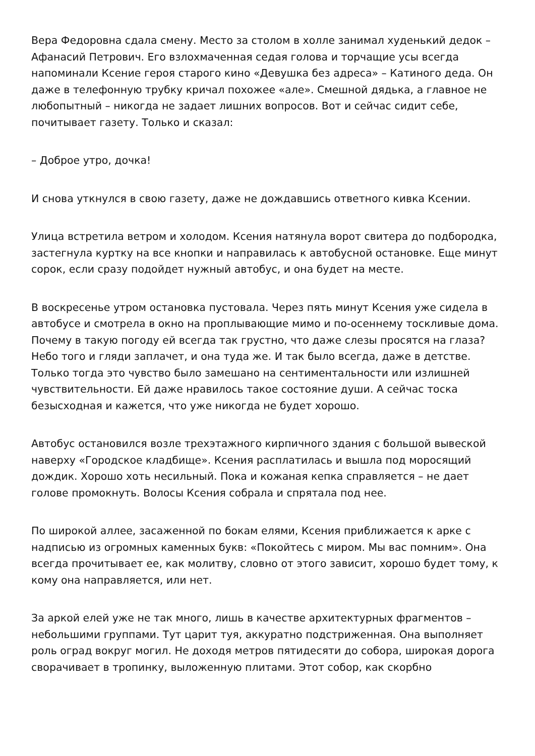Вера Федоровна сдала смену. Место за столом в холле занимал худенький дедок – Афанасий Петрович. Его взлохмаченная седая голова и торчащие усы всегда напоминали Ксение героя старого кино «Девушка без адреса» – Катиного деда. Он даже в телефонную трубку кричал похожее «але». Смешной дядька, а главное не любопытный – никогда не задает лишних вопросов. Вот и сейчас сидит себе, почитывает газету. Только и сказал:
– Доброе утро, дочка!
И снова уткнулся в свою газету, даже не дождавшись ответного кивка Ксении.
Улица встретила ветром и холодом. Ксения натянула ворот свитера до подбородка, застегнула куртку на все кнопки и направилась к автобусной остановке. Еще минут сорок, если сразу подойдет нужный автобус, и она будет на месте.
В воскресенье утром остановка пустовала. Через пять минут Ксения уже сидела в автобусе и смотрела в окно на проплывающие мимо и по-осеннему тоскливые дома. Почему в такую погоду ей всегда так грустно, что даже слезы просятся на глаза? Небо того и гляди заплачет, и она туда же. И так было всегда, даже в детстве. Только тогда это чувство было замешано на сентиментальности или излишней чувствительности. Ей даже нравилось такое состояние души. А сейчас тоска безысходная и кажется, что уже никогда не будет хорошо.
Автобус остановился возле трехэтажного кирпичного здания с большой вывеской наверху «Городское кладбище». Ксения расплатилась и вышла под моросящий дождик. Хорошо хоть несильный. Пока и кожаная кепка справляется – не дает голове промокнуть. Волосы Ксения собрала и спрятала под нее.
По широкой аллее, засаженной по бокам елями, Ксения приближается к арке с надписью из огромных каменных букв: «Покойтесь с миром. Мы вас помним». Она всегда прочитывает ее, как молитву, словно от этого зависит, хорошо будет тому, к кому она направляется, или нет.
За аркой елей уже не так много, лишь в качестве архитектурных фрагментов – небольшими группами. Тут царит туя, аккуратно подстриженная. Она выполняет роль оград вокруг могил. Не доходя метров пятидесяти до собора, широкая дорога сворачивает в тропинку, выложенную плитами. Этот собор, как скорбно